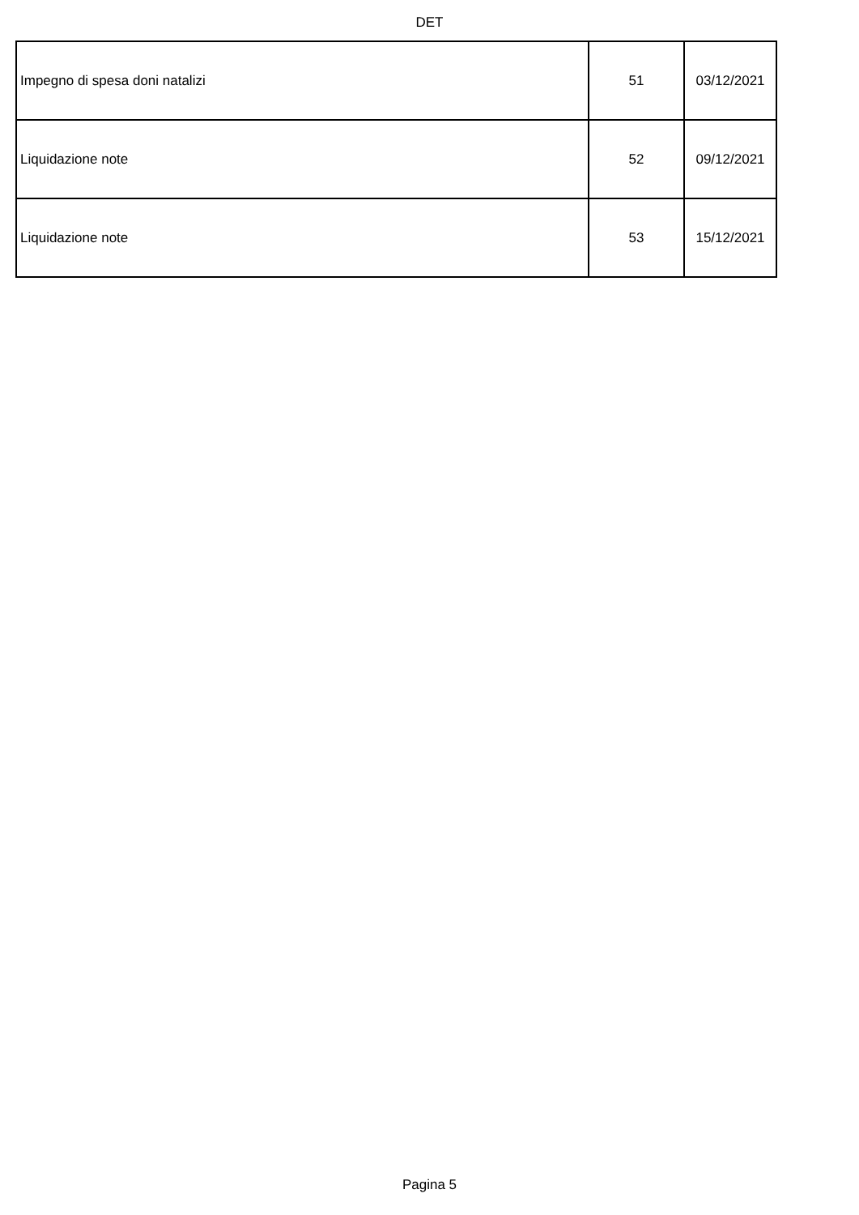DET
| Impegno di spesa doni natalizi | 51 | 03/12/2021 |
| Liquidazione note | 52 | 09/12/2021 |
| Liquidazione note | 53 | 15/12/2021 |
Pagina 5